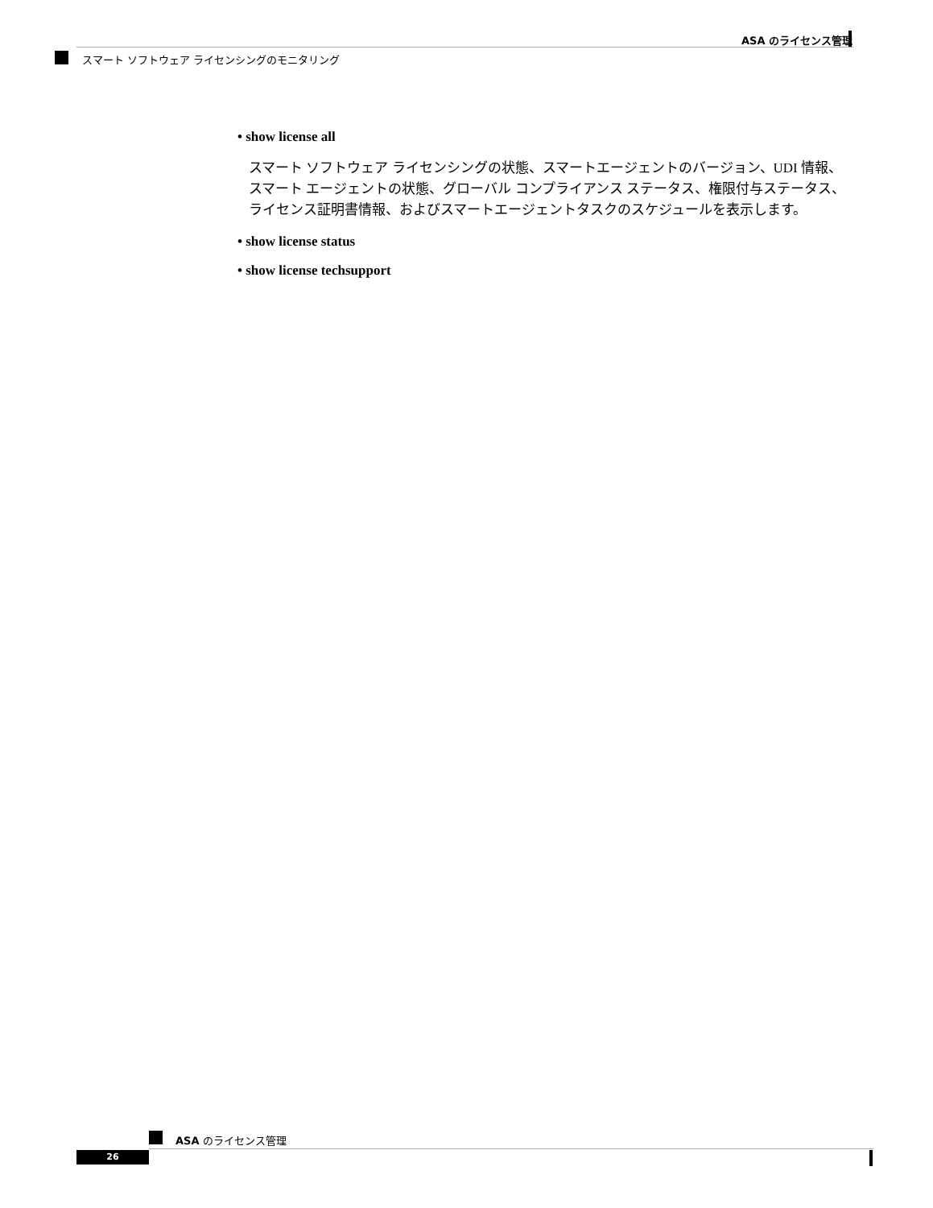ASA のライセンス管理
スマート ソフトウェア ライセンシングのモニタリング
• show license all
スマート ソフトウェア ライセンシングの状態、スマートエージェントのバージョン、UDI 情報、スマート エージェントの状態、グローバル コンプライアンス ステータス、権限付与ステータス、ライセンス証明書情報、およびスマートエージェントタスクのスケジュールを表示します。
• show license status
• show license techsupport
ASA のライセンス管理
26